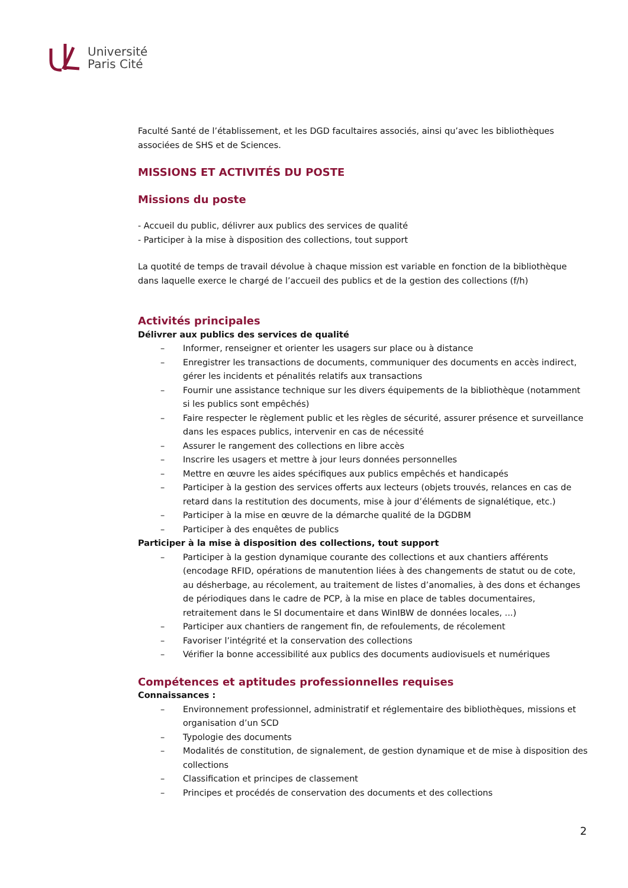Université
Paris Cité
Faculté Santé de l’établissement, et les DGD facultaires associés, ainsi qu’avec les bibliothèques associées de SHS et de Sciences.
MISSIONS ET ACTIVITÉS DU POSTE
Missions du poste
- Accueil du public, délivrer aux publics des services de qualité
- Participer à la mise à disposition des collections, tout support
La quotité de temps de travail dévolue à chaque mission est variable en fonction de la bibliothèque dans laquelle exerce le chargé de l’accueil des publics et de la gestion des collections (f/h)
Activités principales
Délivrer aux publics des services de qualité
– Informer, renseigner et orienter les usagers sur place ou à distance
– Enregistrer les transactions de documents, communiquer des documents en accès indirect, gérer les incidents et pénalités relatifs aux transactions
– Fournir une assistance technique sur les divers équipements de la bibliothèque (notamment si les publics sont empêchés)
– Faire respecter le règlement public et les règles de sécurité, assurer présence et surveillance dans les espaces publics, intervenir en cas de nécessité
– Assurer le rangement des collections en libre accès
– Inscrire les usagers et mettre à jour leurs données personnelles
– Mettre en œuvre les aides spécifiques aux publics empêchés et handicapés
– Participer à la gestion des services offerts aux lecteurs (objets trouvés, relances en cas de retard dans la restitution des documents, mise à jour d’éléments de signalétique, etc.)
– Participer à la mise en œuvre de la démarche qualité de la DGDBM
– Participer à des enquêtes de publics
Participer à la mise à disposition des collections, tout support
– Participer à la gestion dynamique courante des collections et aux chantiers afférents (encodage RFID, opérations de manutention liées à des changements de statut ou de cote, au désherbage, au récolement, au traitement de listes d’anomalies, à des dons et échanges de périodiques dans le cadre de PCP, à la mise en place de tables documentaires, retraitement dans le SI documentaire et dans WinIBW de données locales, ...)
– Participer aux chantiers de rangement fin, de refoulements, de récolement
– Favoriser l’intégrité et la conservation des collections
– Vérifier la bonne accessibilité aux publics des documents audiovisuels et numériques
Compétences et aptitudes professionnelles requises
Connaissances :
– Environnement professionnel, administratif et réglementaire des bibliothèques, missions et organisation d’un SCD
– Typologie des documents
– Modalités de constitution, de signalement, de gestion dynamique et de mise à disposition des collections
– Classification et principes de classement
– Principes et procédés de conservation des documents et des collections
2